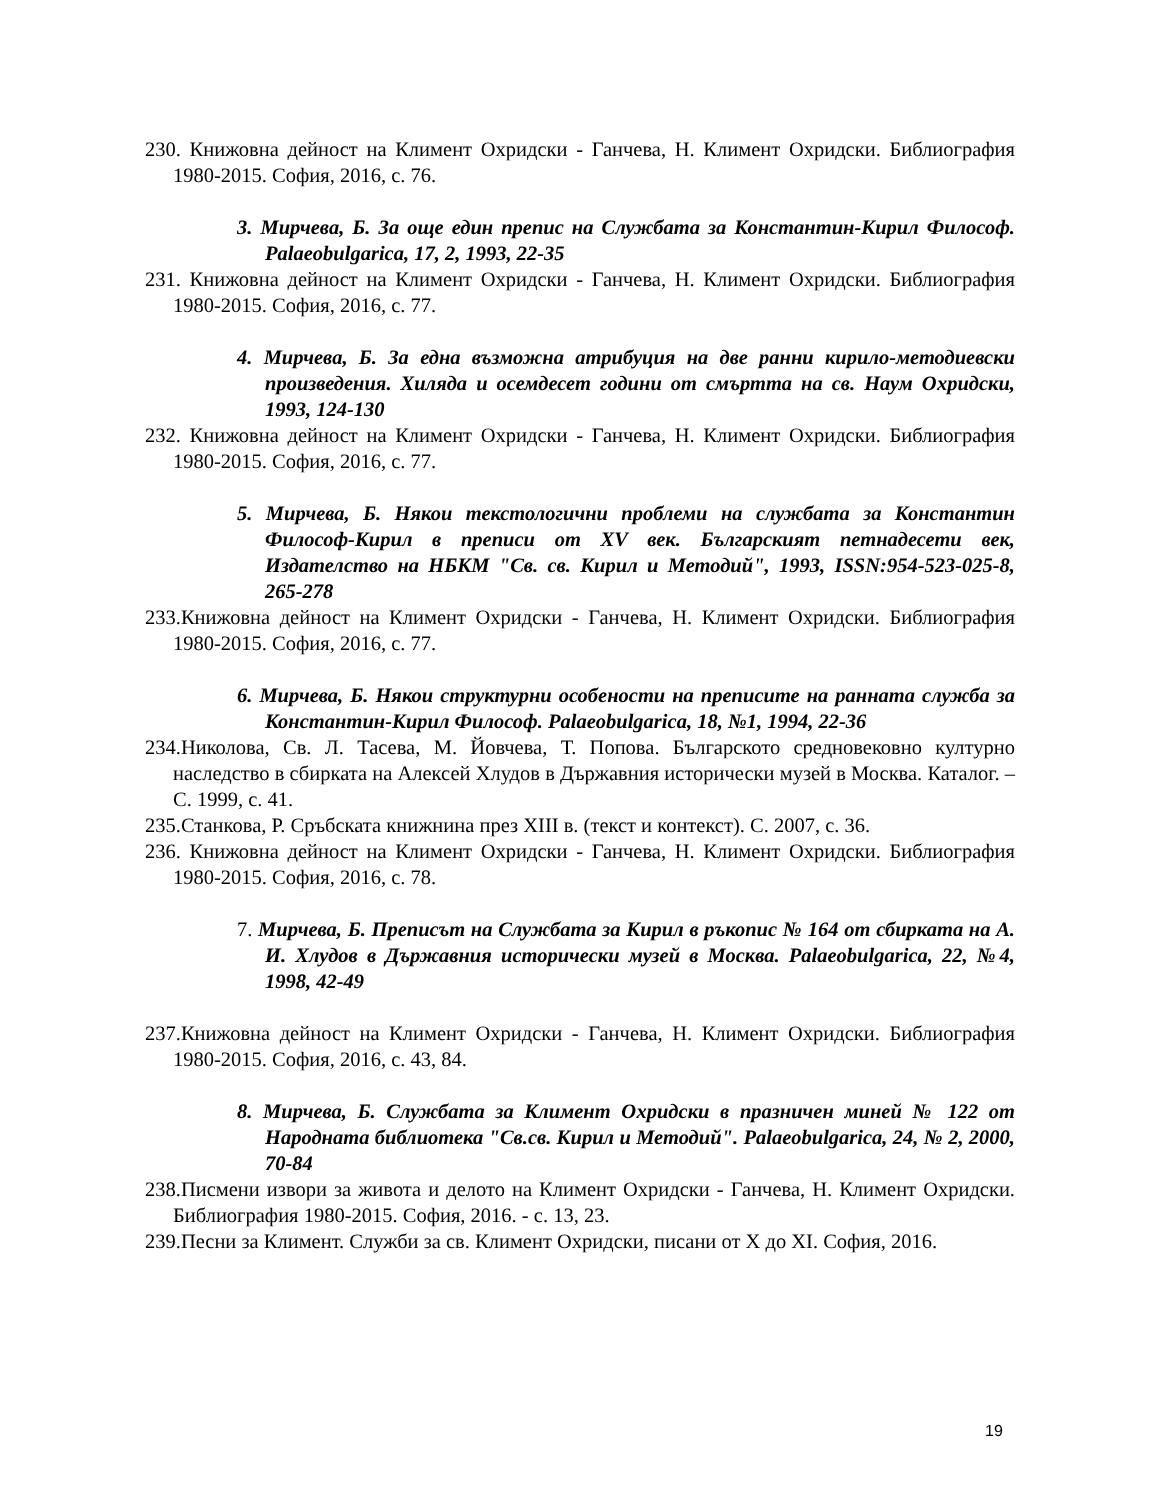230. Книжовна дейност на Климент Охридски - Ганчева, Н. Климент Охридски. Библиография 1980-2015. София, 2016, с. 76.
3. Мирчева, Б. За още един препис на Службата за Константин-Кирил Философ. Palaeobulgarica, 17, 2, 1993, 22-35
231. Книжовна дейност на Климент Охридски - Ганчева, Н. Климент Охридски. Библиография 1980-2015. София, 2016, с. 77.
4. Мирчева, Б. За една възможна атрибуция на две ранни кирило-методиевски произведения. Хиляда и осемдесет години от смъртта на св. Наум Охридски, 1993, 124-130
232. Книжовна дейност на Климент Охридски - Ганчева, Н. Климент Охридски. Библиография 1980-2015. София, 2016, с. 77.
5. Мирчева, Б. Някои текстологични проблеми на службата за Константин Философ-Кирил в преписи от XV век. Българският петнадесети век, Издателство на НБКМ "Св. св. Кирил и Методий", 1993, ISSN:954-523-025-8, 265-278
233.Книжовна дейност на Климент Охридски - Ганчева, Н. Климент Охридски. Библиография 1980-2015. София, 2016, с. 77.
6. Мирчева, Б. Някои структурни особености на преписите на ранната служба за Константин-Кирил Философ. Palaeobulgarica, 18, №1, 1994, 22-36
234.Николова, Св. Л. Тасева, М. Йовчева, Т. Попова. Българското средновековно културно наследство в сбирката на Алексей Хлудов в Държавния исторически музей в Москва. Каталог. – С. 1999, с. 41.
235.Станкова, Р. Сръбската книжнина през XIII в. (текст и контекст). С. 2007, с. 36.
236. Книжовна дейност на Климент Охридски - Ганчева, Н. Климент Охридски. Библиография 1980-2015. София, 2016, с. 78.
7. Мирчева, Б. Преписът на Службата за Кирил в ръкопис № 164 от сбирката на А. И. Хлудов в Държавния исторически музей в Москва. Palaeobulgarica, 22, №4, 1998, 42-49
237.Книжовна дейност на Климент Охридски - Ганчева, Н. Климент Охридски. Библиография 1980-2015. София, 2016, с. 43, 84.
8. Мирчева, Б. Службата за Климент Охридски в празничен миней № 122 от Народната библиотека "Св.св. Кирил и Методий". Palaeobulgarica, 24, № 2, 2000, 70-84
238.Писмени извори за живота и делото на Климент Охридски - Ганчева, Н. Климент Охридски. Библиография 1980-2015. София, 2016. - с. 13, 23.
239.Песни за Климент. Служби за св. Климент Охридски, писани от X до XI. София, 2016.
19